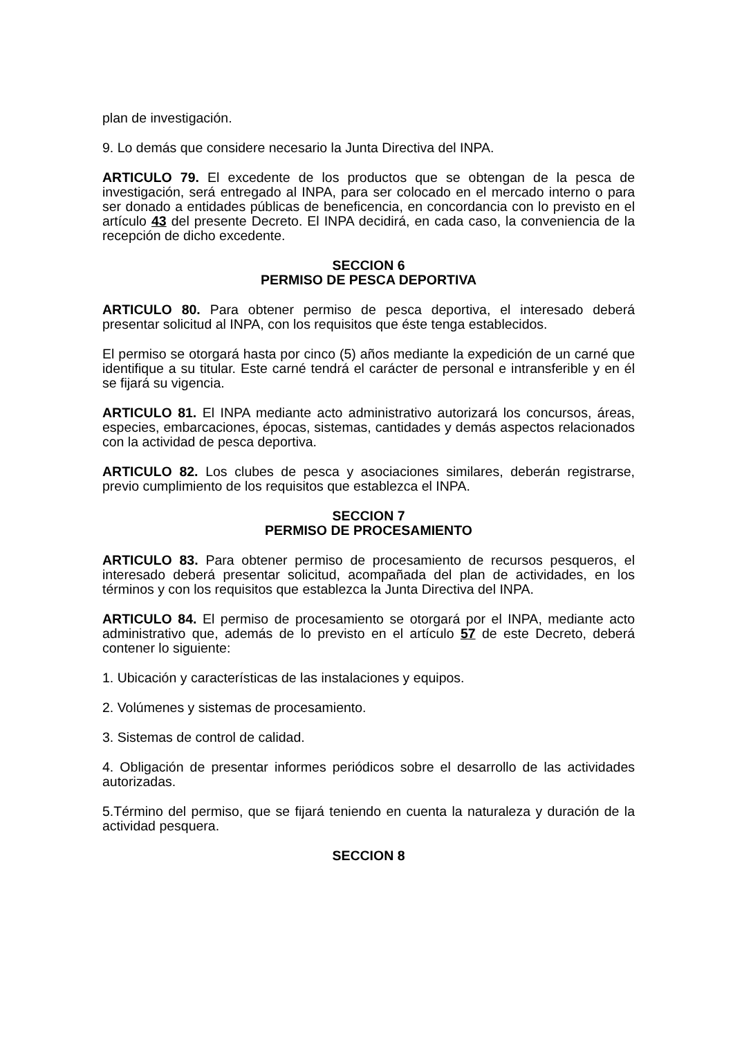plan de investigación.
9. Lo demás que considere necesario la Junta Directiva del INPA.
ARTICULO 79. El excedente de los productos que se obtengan de la pesca de investigación, será entregado al INPA, para ser colocado en el mercado interno o para ser donado a entidades públicas de beneficencia, en concordancia con lo previsto en el artículo 43 del presente Decreto. El INPA decidirá, en cada caso, la conveniencia de la recepción de dicho excedente.
SECCION 6
PERMISO DE PESCA DEPORTIVA
ARTICULO 80. Para obtener permiso de pesca deportiva, el interesado deberá presentar solicitud al INPA, con los requisitos que éste tenga establecidos.
El permiso se otorgará hasta por cinco (5) años mediante la expedición de un carné que identifique a su titular. Este carné tendrá el carácter de personal e intransferible y en él se fijará su vigencia.
ARTICULO 81. El INPA mediante acto administrativo autorizará los concursos, áreas, especies, embarcaciones, épocas, sistemas, cantidades y demás aspectos relacionados con la actividad de pesca deportiva.
ARTICULO 82. Los clubes de pesca y asociaciones similares, deberán registrarse, previo cumplimiento de los requisitos que establezca el INPA.
SECCION 7
PERMISO DE PROCESAMIENTO
ARTICULO 83. Para obtener permiso de procesamiento de recursos pesqueros, el interesado deberá presentar solicitud, acompañada del plan de actividades, en los términos y con los requisitos que establezca la Junta Directiva del INPA.
ARTICULO 84. El permiso de procesamiento se otorgará por el INPA, mediante acto administrativo que, además de lo previsto en el artículo 57 de este Decreto, deberá contener lo siguiente:
1. Ubicación y características de las instalaciones y equipos.
2. Volúmenes y sistemas de procesamiento.
3. Sistemas de control de calidad.
4. Obligación de presentar informes periódicos sobre el desarrollo de las actividades autorizadas.
5.Término del permiso, que se fijará teniendo en cuenta la naturaleza y duración de la actividad pesquera.
SECCION 8